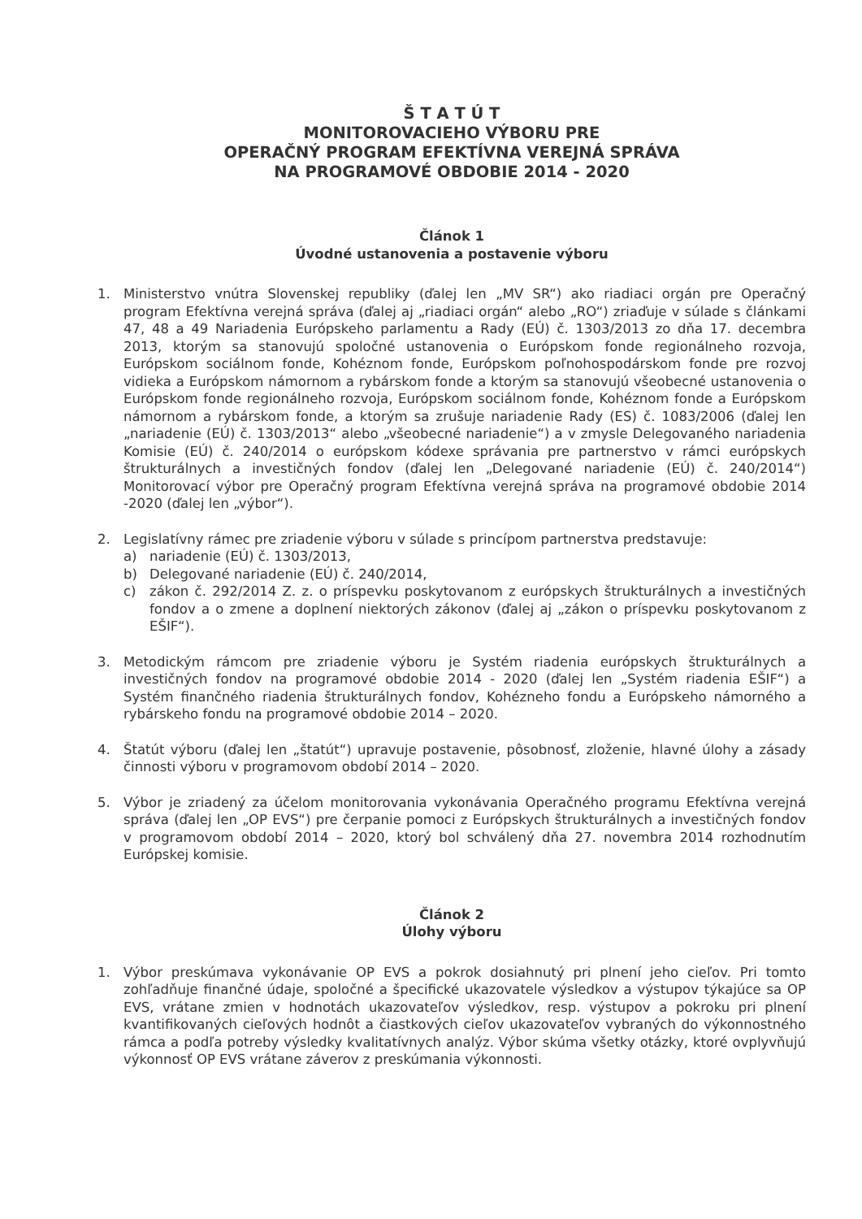Š T A T Ú T
MONITOROVACIEHO VÝBORU PRE
OPERAČNÝ PROGRAM EFEKTÍVNA VEREJNÁ SPRÁVA
NA PROGRAMOVÉ OBDOBIE 2014 - 2020
Článok 1
Úvodné ustanovenia a postavenie výboru
1. Ministerstvo vnútra Slovenskej republiky (ďalej len „MV SR“) ako riadiaci orgán pre Operačný program Efektívna verejná správa (ďalej aj „riadiaci orgán“ alebo „RO“) zriaďuje v súlade s článkami 47, 48 a 49 Nariadenia Európskeho parlamentu a Rady (EÚ) č. 1303/2013 zo dňa 17. decembra 2013, ktorým sa stanovujú spoločné ustanovenia o Európskom fonde regionálneho rozvoja, Európskom sociálnom fonde, Kohéznom fonde, Európskom poľnohospodárskom fonde pre rozvoj vidieka a Európskom námornom a rybárskom fonde a ktorým sa stanovujú všeobecné ustanovenia o Európskom fonde regionálneho rozvoja, Európskom sociálnom fonde, Kohéznom fonde a Európskom námornom a rybárskom fonde, a ktorým sa zrušuje nariadenie Rady (ES) č. 1083/2006 (ďalej len „nariadenie (EÚ) č. 1303/2013“ alebo „všeobecné nariadenie“) a v zmysle Delegovaného nariadenia Komisie (EÚ) č. 240/2014 o európskom kódexe správania pre partnerstvo v rámci európskych štrukturálnych a investičných fondov (ďalej len „Delegované nariadenie (EÚ) č. 240/2014“) Monitorovací výbor pre Operačný program Efektívna verejná správa na programové obdobie 2014 -2020 (ďalej len „výbor“).
2. Legislatívny rámec pre zriadenie výboru v súlade s princípom partnerstva predstavuje:
a) nariadenie (EÚ) č. 1303/2013,
b) Delegované nariadenie (EÚ) č. 240/2014,
c) zákon č. 292/2014 Z. z. o príspevku poskytovanom z európskych štrukturálnych a investičných fondov a o zmene a doplnení niektorých zákonov (ďalej aj „zákon o príspevku poskytovanom z EŠIF“).
3. Metodickým rámcom pre zriadenie výboru je Systém riadenia európskych štrukturálnych a investičných fondov na programové obdobie 2014 - 2020 (ďalej len „Systém riadenia EŠIF“) a Systém finančného riadenia štrukturálnych fondov, Kohézneho fondu a Európskeho námorného a rybárskeho fondu na programové obdobie 2014 – 2020.
4. Štatút výboru (ďalej len „štatút“) upravuje postavenie, pôsobnosť, zloženie, hlavné úlohy a zásady činnosti výboru v programovom období 2014 – 2020.
5. Výbor je zriadený za účelom monitorovania vykonávania Operačného programu Efektívna verejná správa (ďalej len „OP EVS“) pre čerpanie pomoci z Európskych štrukturálnych a investičných fondov v programovom období 2014 – 2020, ktorý bol schválený dňa 27. novembra 2014 rozhodnutím Európskej komisie.
Článok 2
Úlohy výboru
1. Výbor preskúmava vykonávanie OP EVS a pokrok dosiahnutý pri plnení jeho cieľov. Pri tomto zohľadňuje finančné údaje, spoločné a špecifické ukazovatele výsledkov a výstupov týkajúce sa OP EVS, vrátane zmien v hodnotách ukazovateľov výsledkov, resp. výstupov a pokroku pri plnení kvantifikovaných cieľových hodnôt a čiastkových cieľov ukazovateľov vybraných do výkonnostného rámca a podľa potreby výsledky kvalitatívnych analýz. Výbor skúma všetky otázky, ktoré ovplyvňujú výkonnosť OP EVS vrátane záverov z preskúmania výkonnosti.